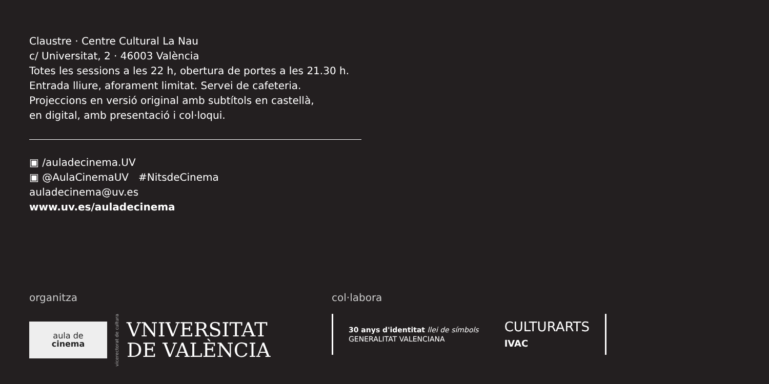Claustre · Centre Cultural La Nau
c/ Universitat, 2 · 46003 València
Totes les sessions a les 22 h, obertura de portes a les 21.30 h.
Entrada lliure, aforament limitat. Servei de cafeteria.
Projeccions en versió original amb subtítols en castellà,
en digital, amb presentació i col·loqui.
▣ /auladecinema.UV
▣ @AulaCinemaUV #NitsdeCinema
auladecinema@uv.es
www.uv.es/auladecinema
organitza
aula de
cinema
vicerectorat de cultura
VNIVERSITAT
DE VALÈNCIA
col·labora
30 anys d'identitat llei de símbols
GENERALITAT VALENCIANA
CULTURARTS
IVAC